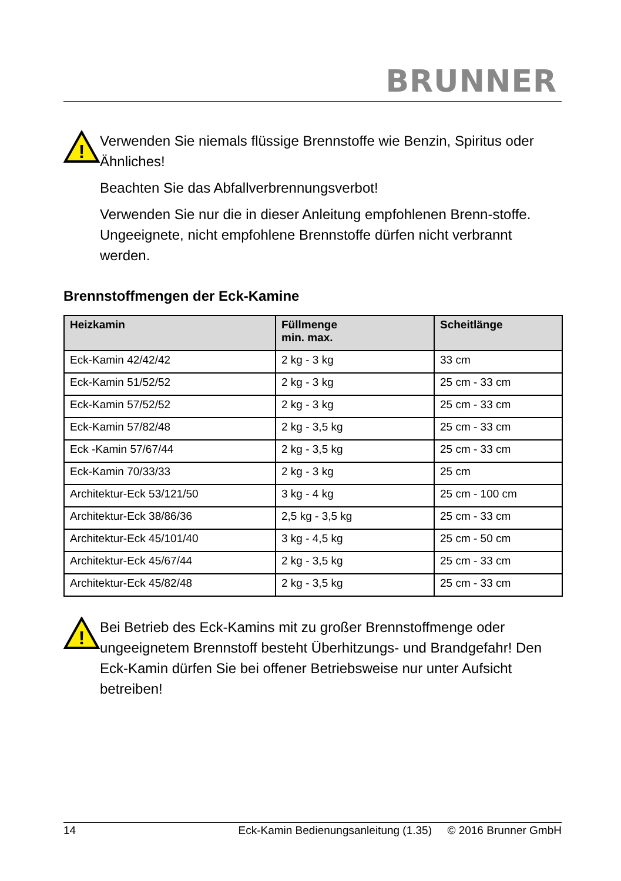BRUNNER
!
Verwenden Sie niemals flüssige Brennstoffe wie Benzin, Spiritus oder Ähnliches!
Beachten Sie das Abfallverbrennungsverbot!
Verwenden Sie nur die in dieser Anleitung empfohlenen Brenn-stoffe. Ungeeignete, nicht empfohlene Brennstoffe dürfen nicht verbrannt werden.
Brennstoffmengen der Eck-Kamine
| Heizkamin | Füllmenge min. max. | Scheitlänge |
| --- | --- | --- |
| Eck-Kamin 42/42/42 | 2 kg - 3 kg | 33 cm |
| Eck-Kamin 51/52/52 | 2 kg - 3 kg | 25 cm - 33 cm |
| Eck-Kamin 57/52/52 | 2 kg - 3 kg | 25 cm - 33 cm |
| Eck-Kamin 57/82/48 | 2 kg - 3,5 kg | 25 cm - 33 cm |
| Eck -Kamin 57/67/44 | 2 kg - 3,5 kg | 25 cm - 33 cm |
| Eck-Kamin 70/33/33 | 2 kg - 3 kg | 25 cm |
| Architektur-Eck 53/121/50 | 3 kg - 4 kg | 25 cm - 100 cm |
| Architektur-Eck 38/86/36 | 2,5 kg - 3,5 kg | 25 cm - 33 cm |
| Architektur-Eck 45/101/40 | 3 kg - 4,5 kg | 25 cm - 50 cm |
| Architektur-Eck 45/67/44 | 2 kg - 3,5 kg | 25 cm - 33 cm |
| Architektur-Eck 45/82/48 | 2 kg - 3,5 kg | 25 cm - 33 cm |
!
Bei Betrieb des Eck-Kamins mit zu großer Brennstoffmenge oder ungeeignetem Brennstoff besteht Überhitzungs- und Brandgefahr! Den Eck-Kamin dürfen Sie bei offener Betriebsweise nur unter Aufsicht betreiben!
14 Eck-Kamin Bedienungsanleitung (1.35) © 2016 Brunner GmbH